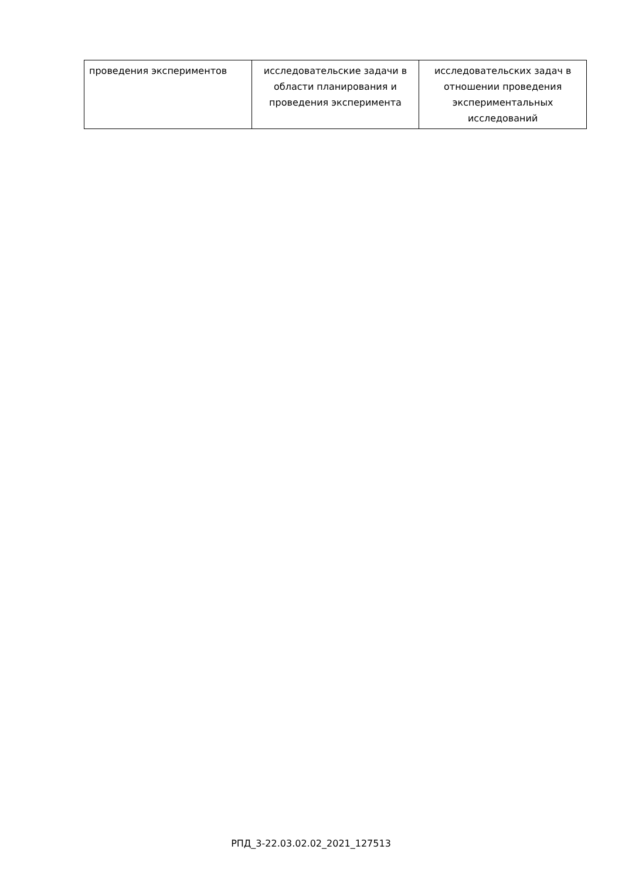| проведения экспериментов | исследовательские задачи в области планирования и проведения эксперимента | исследовательских задач в отношении проведения экспериментальных исследований |
РПД_3-22.03.02.02_2021_127513